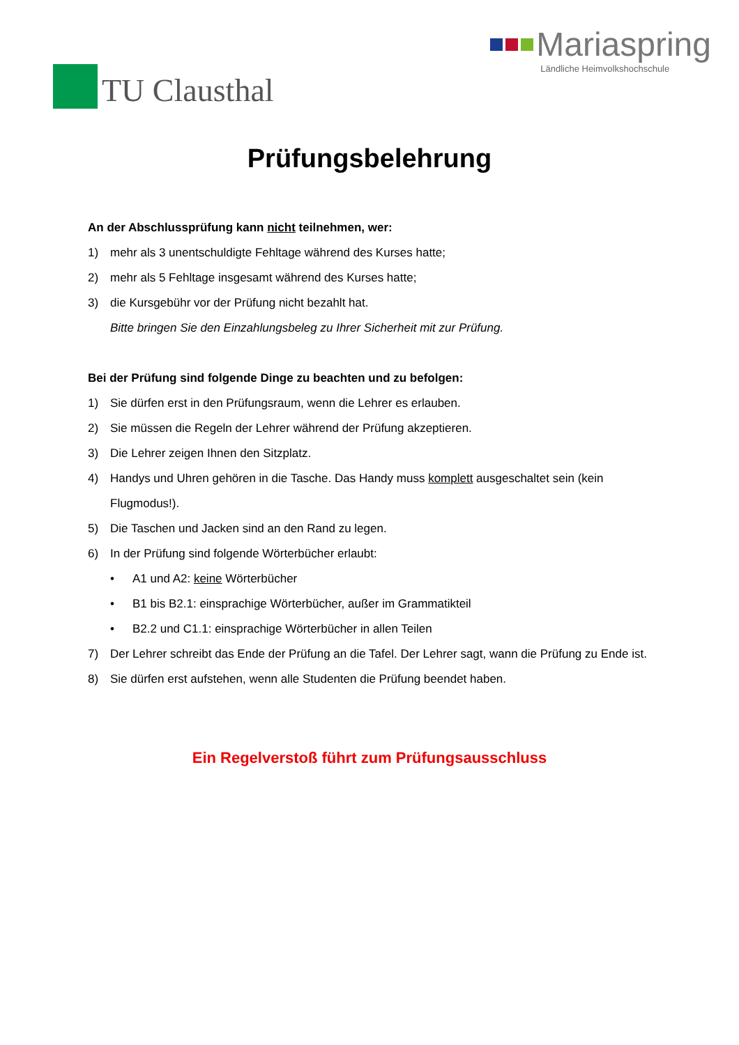TU Clausthal Mariaspring
Ländliche Heimvolkshochschule
Prüfungsbelehrung
An der Abschlussprüfung kann nicht teilnehmen, wer:
1) mehr als 3 unentschuldigte Fehltage während des Kurses hatte;
2) mehr als 5 Fehltage insgesamt während des Kurses hatte;
3) die Kursgebühr vor der Prüfung nicht bezahlt hat.
Bitte bringen Sie den Einzahlungsbeleg zu Ihrer Sicherheit mit zur Prüfung.
Bei der Prüfung sind folgende Dinge zu beachten und zu befolgen:
1) Sie dürfen erst in den Prüfungsraum, wenn die Lehrer es erlauben.
2) Sie müssen die Regeln der Lehrer während der Prüfung akzeptieren.
3) Die Lehrer zeigen Ihnen den Sitzplatz.
4) Handys und Uhren gehören in die Tasche. Das Handy muss komplett ausgeschaltet sein (kein Flugmodus!).
5) Die Taschen und Jacken sind an den Rand zu legen.
6) In der Prüfung sind folgende Wörterbücher erlaubt:
• A1 und A2: keine Wörterbücher
• B1 bis B2.1: einsprachige Wörterbücher, außer im Grammatikteil
• B2.2 und C1.1: einsprachige Wörterbücher in allen Teilen
7) Der Lehrer schreibt das Ende der Prüfung an die Tafel. Der Lehrer sagt, wann die Prüfung zu Ende ist.
8) Sie dürfen erst aufstehen, wenn alle Studenten die Prüfung beendet haben.
Ein Regelverstoß führt zum Prüfungsausschluss